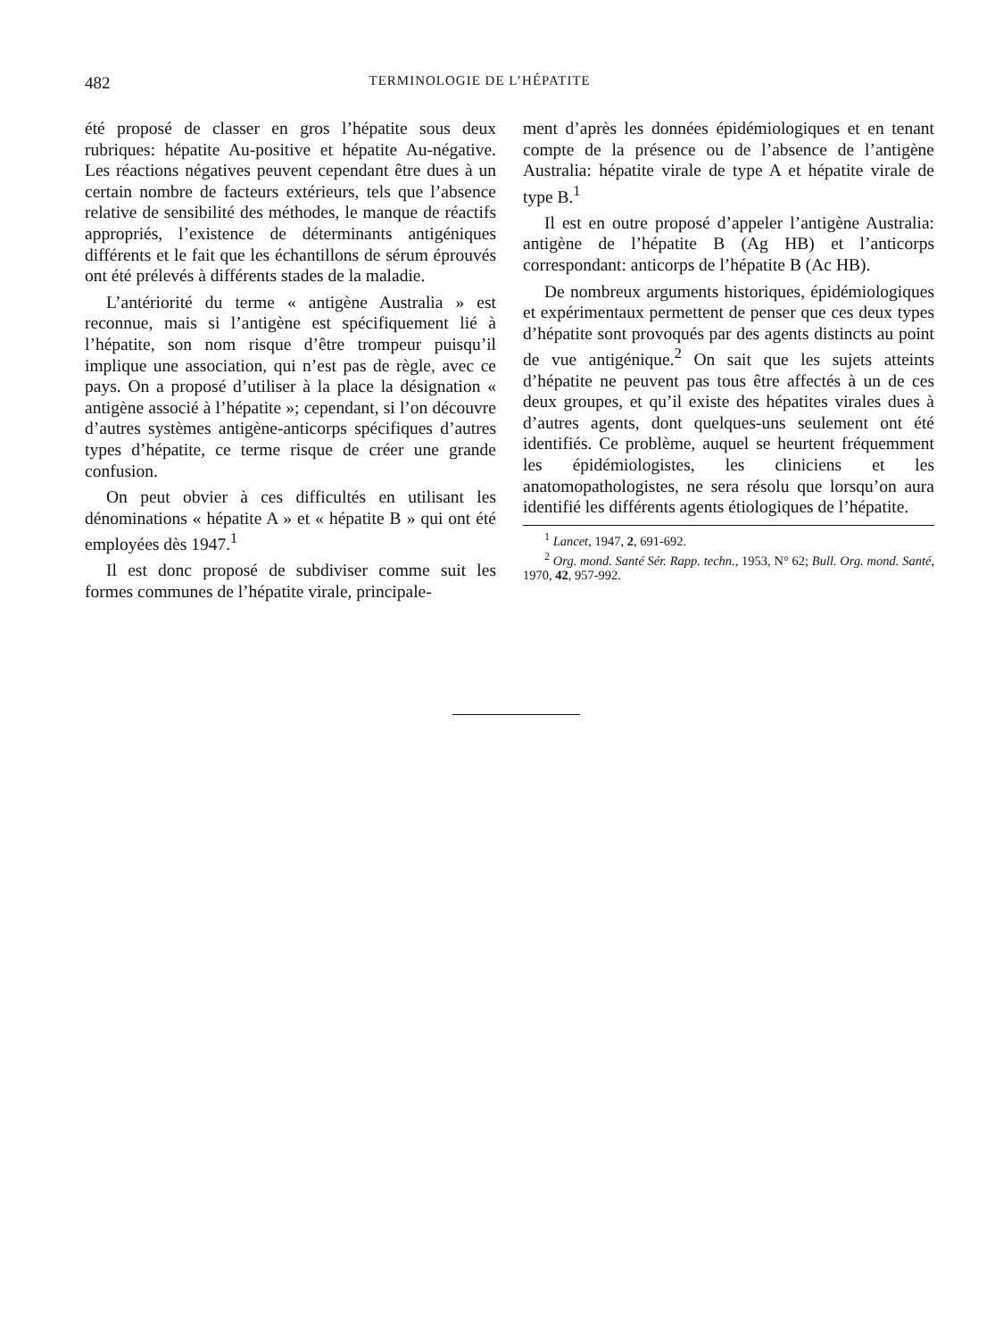482 TERMINOLOGIE DE L’HÉPATITE
été proposé de classer en gros l’hépatite sous deux rubriques: hépatite Au-positive et hépatite Au-négative. Les réactions négatives peuvent cependant être dues à un certain nombre de facteurs extérieurs, tels que l’absence relative de sensibilité des méthodes, le manque de réactifs appropriés, l’existence de déterminants antigéniques différents et le fait que les échantillons de sérum éprouvés ont été prélevés à différents stades de la maladie.
L’antériorité du terme « antigène Australia » est reconnue, mais si l’antigène est spécifiquement lié à l’hépatite, son nom risque d’être trompeur puisqu’il implique une association, qui n’est pas de règle, avec ce pays. On a proposé d’utiliser à la place la désignation « antigène associé à l’hépatite »; cependant, si l’on découvre d’autres systèmes antigène-anticorps spécifiques d’autres types d’hépatite, ce terme risque de créer une grande confusion.
On peut obvier à ces difficultés en utilisant les dénominations « hépatite A » et « hépatite B » qui ont été employées dès 1947.<sup>1</sup>
Il est donc proposé de subdiviser comme suit les formes communes de l’hépatite virale, principale-
ment d’après les données épidémiologiques et en tenant compte de la présence ou de l’absence de l’antigène Australia: hépatite virale de type A et hépatite virale de type B.<sup>1</sup>
Il est en outre proposé d’appeler l’antigène Australia: antigène de l’hépatite B (Ag HB) et l’anticorps correspondant: anticorps de l’hépatite B (Ac HB).
De nombreux arguments historiques, épidémiologiques et expérimentaux permettent de penser que ces deux types d’hépatite sont provoqués par des agents distincts au point de vue antigénique.<sup>2</sup> On sait que les sujets atteints d’hépatite ne peuvent pas tous être affectés à un de ces deux groupes, et qu’il existe des hépatites virales dues à d’autres agents, dont quelques-uns seulement ont été identifiés. Ce problème, auquel se heurtent fréquemment les épidémiologistes, les cliniciens et les anatomopathologistes, ne sera résolu que lorsqu’on aura identifié les différents agents étiologiques de l’hépatite.
<sup>1</sup> Lancet, 1947, 2, 691-692.
<sup>2</sup> Org. mond. Santé Sér. Rapp. techn., 1953, N° 62; Bull. Org. mond. Santé, 1970, 42, 957-992.